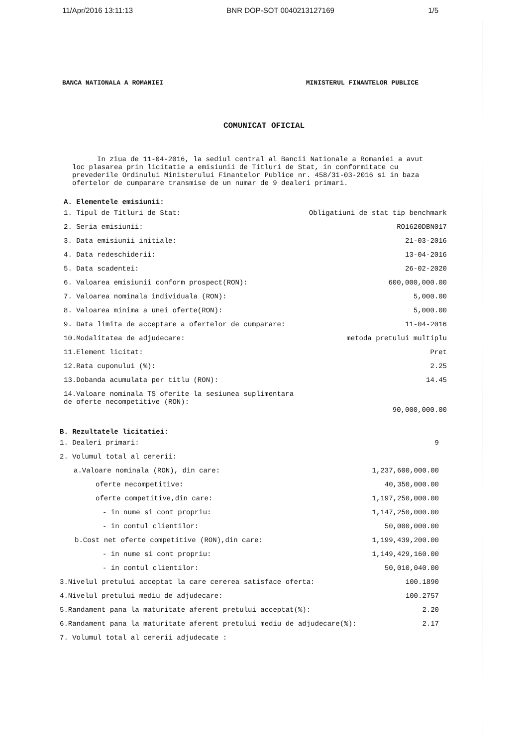11/Apr/2016 13:11:13 BNR DOP-SOT 0040213127169 1/5
BANCA NATIONALA A ROMANIEI MINISTERUL FINANTELOR PUBLICE
COMUNICAT OFICIAL
In ziua de 11-04-2016, la sediul central al Bancii Nationale a Romaniei a avut loc plasarea prin licitatie a emisiunii de Titluri de Stat, in conformitate cu prevederile Ordinului Ministerului Finantelor Publice nr. 458/31-03-2016 si in baza ofertelor de cumparare transmise de un numar de 9 dealeri primari.
A. Elementele emisiunii:
| 1. Tipul de Titluri de Stat: | Obligatiuni de stat tip benchmark |
| 2. Seria emisiunii: | RO1620DBN017 |
| 3. Data emisiunii initiale: | 21-03-2016 |
| 4. Data redeschiderii: | 13-04-2016 |
| 5. Data scadentei: | 26-02-2020 |
| 6. Valoarea emisiunii conform prospect(RON): | 600,000,000.00 |
| 7. Valoarea nominala individuala (RON): | 5,000.00 |
| 8. Valoarea minima a unei oferte(RON): | 5,000.00 |
| 9. Data limita de acceptare a ofertelor de cumparare: | 11-04-2016 |
| 10.Modalitatea de adjudecare: | metoda pretului multiplu |
| 11.Element licitat: | Pret |
| 12.Rata cuponului (%): | 2.25 |
| 13.Dobanda acumulata per titlu (RON): | 14.45 |
| 14.Valoare nominala TS oferite la sesiunea suplimentara de oferte necompetitive (RON): | 90,000,000.00 |
B. Rezultatele licitatiei:
| 1. Dealeri primari: | 9 |
| 2. Volumul total al cererii: | |
| a.Valoare nominala (RON), din care: | 1,237,600,000.00 |
| oferte necompetitive: | 40,350,000.00 |
| oferte competitive,din care: | 1,197,250,000.00 |
| - in nume si cont propriu: | 1,147,250,000.00 |
| - in contul clientilor: | 50,000,000.00 |
| b.Cost net oferte competitive (RON),din care: | 1,199,439,200.00 |
| - in nume si cont propriu: | 1,149,429,160.00 |
| - in contul clientilor: | 50,010,040.00 |
| 3.Nivelul pretului acceptat la care cererea satisface oferta: | 100.1890 |
| 4.Nivelul pretului mediu de adjudecare: | 100.2757 |
| 5.Randament pana la maturitate aferent pretului acceptat(%): | 2.20 |
| 6.Randament pana la maturitate aferent pretului mediu de adjudecare(%): | 2.17 |
| 7. Volumul total al cererii adjudecate : | |